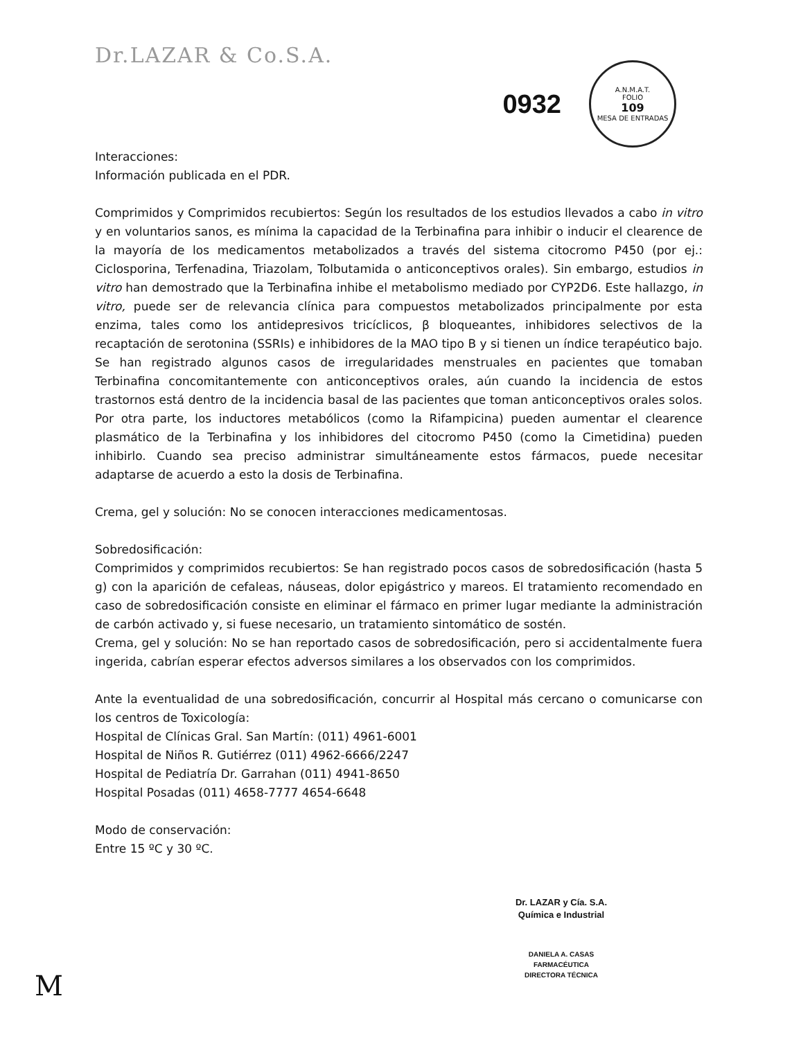Dr.LAZAR & Co.S.A.
0932
A.N.M.A.T.
FOLIO
109
MESA DE ENTRADAS
Interacciones:
Información publicada en el PDR.
Comprimidos y Comprimidos recubiertos: Según los resultados de los estudios llevados a cabo in vitro y en voluntarios sanos, es mínima la capacidad de la Terbinafina para inhibir o inducir el clearence de la mayoría de los medicamentos metabolizados a través del sistema citocromo P450 (por ej.: Ciclosporina, Terfenadina, Triazolam, Tolbutamida o anticonceptivos orales). Sin embargo, estudios in vitro han demostrado que la Terbinafina inhibe el metabolismo mediado por CYP2D6. Este hallazgo, in vitro, puede ser de relevancia clínica para compuestos metabolizados principalmente por esta enzima, tales como los antidepresivos tricíclicos, β bloqueantes, inhibidores selectivos de la recaptación de serotonina (SSRIs) e inhibidores de la MAO tipo B y si tienen un índice terapéutico bajo. Se han registrado algunos casos de irregularidades menstruales en pacientes que tomaban Terbinafina concomitantemente con anticonceptivos orales, aún cuando la incidencia de estos trastornos está dentro de la incidencia basal de las pacientes que toman anticonceptivos orales solos. Por otra parte, los inductores metabólicos (como la Rifampicina) pueden aumentar el clearence plasmático de la Terbinafina y los inhibidores del citocromo P450 (como la Cimetidina) pueden inhibirlo. Cuando sea preciso administrar simultáneamente estos fármacos, puede necesitar adaptarse de acuerdo a esto la dosis de Terbinafina.
Crema, gel y solución: No se conocen interacciones medicamentosas.
Sobredosificación:
Comprimidos y comprimidos recubiertos: Se han registrado pocos casos de sobredosificación (hasta 5 g) con la aparición de cefaleas, náuseas, dolor epigástrico y mareos. El tratamiento recomendado en caso de sobredosificación consiste en eliminar el fármaco en primer lugar mediante la administración de carbón activado y, si fuese necesario, un tratamiento sintomático de sostén.
Crema, gel y solución: No se han reportado casos de sobredosificación, pero si accidentalmente fuera ingerida, cabrían esperar efectos adversos similares a los observados con los comprimidos.
Ante la eventualidad de una sobredosificación, concurrir al Hospital más cercano o comunicarse con los centros de Toxicología:
Hospital de Clínicas Gral. San Martín: (011) 4961-6001
Hospital de Niños R. Gutiérrez (011) 4962-6666/2247
Hospital de Pediatría Dr. Garrahan (011) 4941-8650
Hospital Posadas (011) 4658-7777 4654-6648
Modo de conservación:
Entre 15 ºC y 30 ºC.
Dr. LAZAR y Cía. S.A.
Química e Industrial
DANIELA A. CASAS
FARMACÉUTICA
DIRECTORA TÉCNICA
M